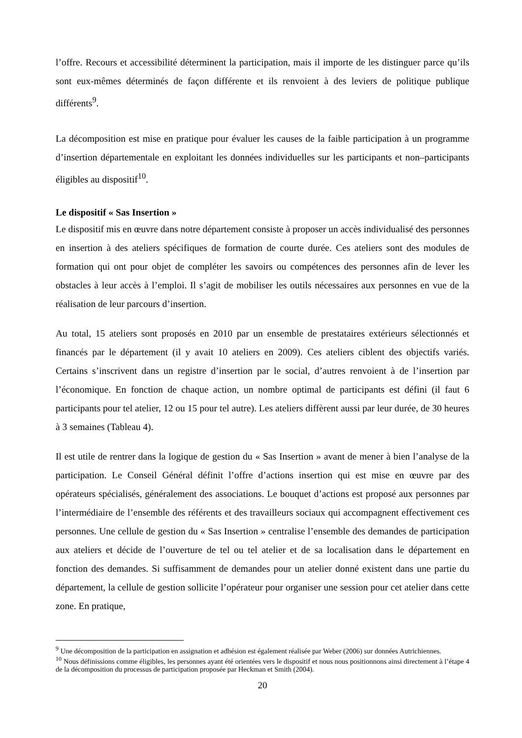l’offre. Recours et accessibilité déterminent la participation, mais il importe de les distinguer parce qu’ils sont eux-mêmes déterminés de façon différente et ils renvoient à des leviers de politique publique différents<sup>9</sup>.
La décomposition est mise en pratique pour évaluer les causes de la faible participation à un programme d’insertion départementale en exploitant les données individuelles sur les participants et non–participants éligibles au dispositif<sup>10</sup>.
Le dispositif « Sas Insertion »
Le dispositif mis en œuvre dans notre département consiste à proposer un accès individualisé des personnes en insertion à des ateliers spécifiques de formation de courte durée. Ces ateliers sont des modules de formation qui ont pour objet de compléter les savoirs ou compétences des personnes afin de lever les obstacles à leur accès à l’emploi. Il s’agit de mobiliser les outils nécessaires aux personnes en vue de la réalisation de leur parcours d’insertion.
Au total, 15 ateliers sont proposés en 2010 par un ensemble de prestataires extérieurs sélectionnés et financés par le département (il y avait 10 ateliers en 2009). Ces ateliers ciblent des objectifs variés. Certains s’inscrivent dans un registre d’insertion par le social, d’autres renvoient à de l’insertion par l’économique. En fonction de chaque action, un nombre optimal de participants est défini (il faut 6 participants pour tel atelier, 12 ou 15 pour tel autre). Les ateliers diffèrent aussi par leur durée, de 30 heures à 3 semaines (Tableau 4).
Il est utile de rentrer dans la logique de gestion du « Sas Insertion » avant de mener à bien l’analyse de la participation. Le Conseil Général définit l’offre d’actions insertion qui est mise en œuvre par des opérateurs spécialisés, généralement des associations. Le bouquet d’actions est proposé aux personnes par l’intermédiaire de l’ensemble des référents et des travailleurs sociaux qui accompagnent effectivement ces personnes. Une cellule de gestion du « Sas Insertion » centralise l’ensemble des demandes de participation aux ateliers et décide de l’ouverture de tel ou tel atelier et de sa localisation dans le département en fonction des demandes. Si suffisamment de demandes pour un atelier donné existent dans une partie du département, la cellule de gestion sollicite l’opérateur pour organiser une session pour cet atelier dans cette zone. En pratique,
<sup>9</sup> Une décomposition de la participation en assignation et adhésion est également réalisée par Weber (2006) sur données Autrichiennes.
<sup>10</sup> Nous définissions comme éligibles, les personnes ayant été orientées vers le dispositif et nous nous positionnons ainsi directement à l’étape 4 de la décomposition du processus de participation proposée par Heckman et Smith (2004).
20